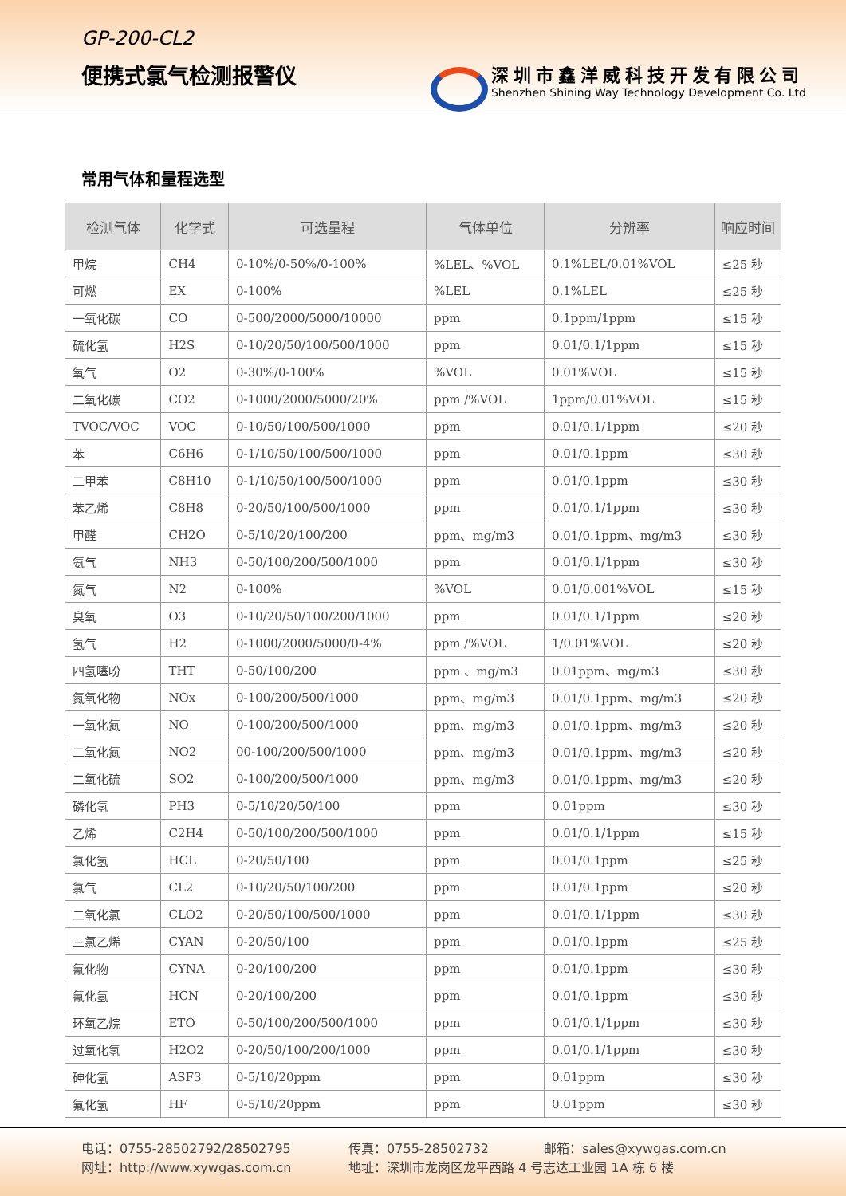GP-200-CL2
便携式氯气检测报警仪
深圳市鑫洋威科技开发有限公司
Shenzhen Shining Way Technology Development Co. Ltd
常用气体和量程选型
| 检测气体 | 化学式 | 可选量程 | 气体单位 | 分辨率 | 响应时间 |
| --- | --- | --- | --- | --- | --- |
| 甲烷 | CH4 | 0-10%/0-50%/0-100% | %LEL、%VOL | 0.1%LEL/0.01%VOL | ≤25 秒 |
| 可燃 | EX | 0-100% | %LEL | 0.1%LEL | ≤25 秒 |
| 一氧化碳 | CO | 0-500/2000/5000/10000 | ppm | 0.1ppm/1ppm | ≤15 秒 |
| 硫化氢 | H2S | 0-10/20/50/100/500/1000 | ppm | 0.01/0.1/1ppm | ≤15 秒 |
| 氧气 | O2 | 0-30%/0-100% | %VOL | 0.01%VOL | ≤15 秒 |
| 二氧化碳 | CO2 | 0-1000/2000/5000/20% | ppm /%VOL | 1ppm/0.01%VOL | ≤15 秒 |
| TVOC/VOC | VOC | 0-10/50/100/500/1000 | ppm | 0.01/0.1/1ppm | ≤20 秒 |
| 苯 | C6H6 | 0-1/10/50/100/500/1000 | ppm | 0.01/0.1ppm | ≤30 秒 |
| 二甲苯 | C8H10 | 0-1/10/50/100/500/1000 | ppm | 0.01/0.1ppm | ≤30 秒 |
| 苯乙烯 | C8H8 | 0-20/50/100/500/1000 | ppm | 0.01/0.1/1ppm | ≤30 秒 |
| 甲醛 | CH2O | 0-5/10/20/100/200 | ppm、mg/m3 | 0.01/0.1ppm、mg/m3 | ≤30 秒 |
| 氨气 | NH3 | 0-50/100/200/500/1000 | ppm | 0.01/0.1/1ppm | ≤30 秒 |
| 氮气 | N2 | 0-100% | %VOL | 0.01/0.001%VOL | ≤15 秒 |
| 臭氧 | O3 | 0-10/20/50/100/200/1000 | ppm | 0.01/0.1/1ppm | ≤20 秒 |
| 氢气 | H2 | 0-1000/2000/5000/0-4% | ppm /%VOL | 1/0.01%VOL | ≤20 秒 |
| 四氢噻吩 | THT | 0-50/100/200 | ppm 、mg/m3 | 0.01ppm、mg/m3 | ≤30 秒 |
| 氮氧化物 | NOx | 0-100/200/500/1000 | ppm、mg/m3 | 0.01/0.1ppm、mg/m3 | ≤20 秒 |
| 一氧化氮 | NO | 0-100/200/500/1000 | ppm、mg/m3 | 0.01/0.1ppm、mg/m3 | ≤20 秒 |
| 二氧化氮 | NO2 | 00-100/200/500/1000 | ppm、mg/m3 | 0.01/0.1ppm、mg/m3 | ≤20 秒 |
| 二氧化硫 | SO2 | 0-100/200/500/1000 | ppm、mg/m3 | 0.01/0.1ppm、mg/m3 | ≤20 秒 |
| 磷化氢 | PH3 | 0-5/10/20/50/100 | ppm | 0.01ppm | ≤30 秒 |
| 乙烯 | C2H4 | 0-50/100/200/500/1000 | ppm | 0.01/0.1/1ppm | ≤15 秒 |
| 氯化氢 | HCL | 0-20/50/100 | ppm | 0.01/0.1ppm | ≤25 秒 |
| 氯气 | CL2 | 0-10/20/50/100/200 | ppm | 0.01/0.1ppm | ≤20 秒 |
| 二氧化氯 | CLO2 | 0-20/50/100/500/1000 | ppm | 0.01/0.1/1ppm | ≤30 秒 |
| 三氯乙烯 | CYAN | 0-20/50/100 | ppm | 0.01/0.1ppm | ≤25 秒 |
| 氰化物 | CYNA | 0-20/100/200 | ppm | 0.01/0.1ppm | ≤30 秒 |
| 氰化氢 | HCN | 0-20/100/200 | ppm | 0.01/0.1ppm | ≤30 秒 |
| 环氧乙烷 | ETO | 0-50/100/200/500/1000 | ppm | 0.01/0.1/1ppm | ≤30 秒 |
| 过氧化氢 | H2O2 | 0-20/50/100/200/1000 | ppm | 0.01/0.1/1ppm | ≤30 秒 |
| 砷化氢 | ASF3 | 0-5/10/20ppm | ppm | 0.01ppm | ≤30 秒 |
| 氟化氢 | HF | 0-5/10/20ppm | ppm | 0.01ppm | ≤30 秒 |
电话：0755-28502792/28502795 传真：0755-28502732 邮箱：sales@xywgas.com.cn
网址：http://www.xywgas.com.cn 地址：深圳市龙岗区龙平西路 4 号志达工业园 1A 栋 6 楼